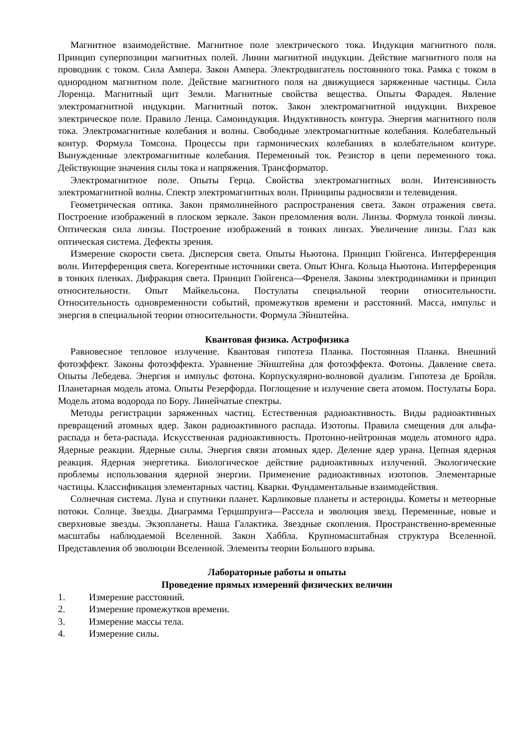Магнитное взаимодействие. Магнитное поле электрического тока. Индукция магнитного поля. Принцип суперпозиции магнитных полей. Линии магнитной индукции. Действие магнитного поля на проводник с током. Сила Ампера. Закон Ампера. Электродвигатель постоянного тока. Рамка с током в однородном магнитном поле. Действие магнитного поля на движущиеся заряженные частицы. Сила Лоренца. Магнитный щит Земли. Магнитные свойства вещества. Опыты Фарадея. Явление электромагнитной индукции. Магнитный поток. Закон электромагнитной индукции. Вихревое электрическое поле. Правило Ленца. Самоиндукция. Индуктивность контура. Энергия магнитного поля тока. Электромагнитные колебания и волны. Свободные электромагнитные колебания. Колебательный контур. Формула Томсона. Процессы при гармонических колебаниях в колебательном контуре. Вынужденные электромагнитные колебания. Переменный ток. Резистор в цепи переменного тока. Действующие значения силы тока и напряжения. Трансформатор.
Электромагнитное поле. Опыты Герца. Свойства электромагнитных волн. Интенсивность электромагнитной волны. Спектр электромагнитных волн. Принципы радиосвязи и телевидения.
Геометрическая оптика. Закон прямолинейного распространения света. Закон отражения света. Построение изображений в плоском зеркале. Закон преломления волн. Линзы. Формула тонкой линзы. Оптическая сила линзы. Построение изображений в тонких линзах. Увеличение линзы. Глаз как оптическая система. Дефекты зрения.
Измерение скорости света. Дисперсия света. Опыты Ньютона. Принцип Гюйгенса. Интерференция волн. Интерференция света. Когерентные источники света. Опыт Юнга. Кольца Ньютона. Интерференция в тонких пленках. Дифракция света. Принцип Гюйгенса—Френеля. Законы электродинамики и принцип относительности. Опыт Майкельсона. Постулаты специальной теории относительности. Относительность одновременности событий, промежутков времени и расстояний. Масса, импульс и энергия в специальной теории относительности. Формула Эйнштейна.
Квантовая физика. Астрофизика
Равновесное тепловое излучение. Квантовая гипотеза Планка. Постоянная Планка. Внешний фотоэффект. Законы фотоэффекта. Уравнение Эйнштейна для фотоэффекта. Фотоны. Давление света. Опыты Лебедева. Энергия и импульс фотона. Корпускулярно-волновой дуализм. Гипотеза де Бройля. Планетарная модель атома. Опыты Резерфорда. Поглощение и излучение света атомом. Постулаты Бора. Модель атома водорода по Бору. Линейчатые спектры.
Методы регистрации заряженных частиц. Естественная радиоактивность. Виды радиоактивных превращений атомных ядер. Закон радиоактивного распада. Изотопы. Правила смещения для альфа-распада и бета-распада. Искусственная радиоактивность. Протонно-нейтронная модель атомного ядра. Ядерные реакции. Ядерные силы. Энергия связи атомных ядер. Деление ядер урана. Цепная ядерная реакция. Ядерная энергетика. Биологическое действие радиоактивных излучений. Экологические проблемы использования ядерной энергии. Применение радиоактивных изотопов. Элементарные частицы. Классификация элементарных частиц. Кварки. Фундаментальные взаимодействия.
Солнечная система. Луна и спутники планет. Карликовые планеты и астероиды. Кометы и метеорные потоки. Солнце. Звезды. Диаграмма Герцшпрунга—Рассела и эволюция звезд. Переменные, новые и сверхновые звезды. Экзопланеты. Наша Галактика. Звездные скопления. Пространственно-временные масштабы наблюдаемой Вселенной. Закон Хаббла. Крупномасштабная структура Вселенной. Представления об эволюции Вселенной. Элементы теории Большого взрыва.
Лабораторные работы и опыты
Проведение прямых измерений физических величин
1. Измерение расстояний.
2. Измерение промежутков времени.
3. Измерение массы тела.
4. Измерение силы.